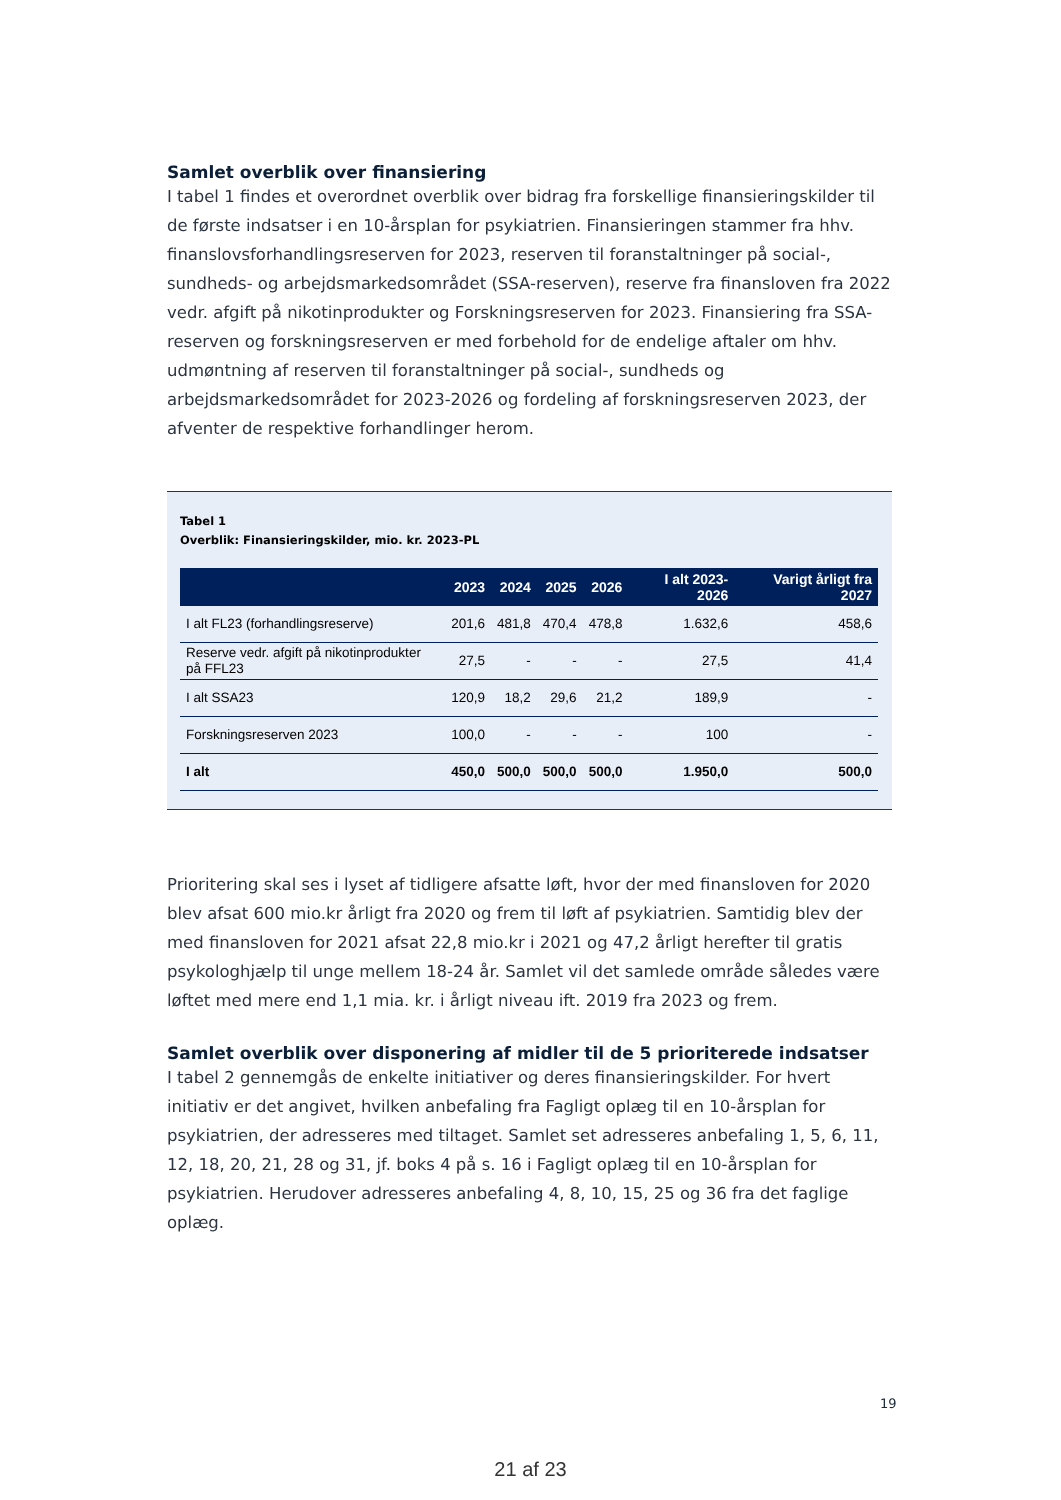Samlet overblik over finansiering
I tabel 1 findes et overordnet overblik over bidrag fra forskellige finansieringskilder til de første indsatser i en 10-årsplan for psykiatrien. Finansieringen stammer fra hhv. finanslovsforhandlingsreserven for 2023, reserven til foranstaltninger på social-, sundheds- og arbejdsmarkedsområdet (SSA-reserven), reserve fra finansloven fra 2022 vedr. afgift på nikotinprodukter og Forskningsreserven for 2023. Finansiering fra SSA-reserven og forskningsreserven er med forbehold for de endelige aftaler om hhv. udmøntning af reserven til foranstaltninger på social-, sundheds og arbejdsmarkedsområdet for 2023-2026 og fordeling af forskningsreserven 2023, der afventer de respektive forhandlinger herom.
Tabel 1
Overblik: Finansieringskilder, mio. kr. 2023-PL
| | 2023 | 2024 | 2025 | 2026 | I alt 2023-2026 | Varigt årligt fra 2027 |
| --- | --- | --- | --- | --- | --- | --- |
| I alt FL23 (forhandlingsreserve) | 201,6 | 481,8 | 470,4 | 478,8 | 1.632,6 | 458,6 |
| Reserve vedr. afgift på nikotinprodukter på FFL23 | 27,5 | - | - | - | 27,5 | 41,4 |
| I alt SSA23 | 120,9 | 18,2 | 29,6 | 21,2 | 189,9 | - |
| Forskningsreserven 2023 | 100,0 | - | - | - | 100 | - |
| I alt | 450,0 | 500,0 | 500,0 | 500,0 | 1.950,0 | 500,0 |
Prioritering skal ses i lyset af tidligere afsatte løft, hvor der med finansloven for 2020 blev afsat 600 mio.kr årligt fra 2020 og frem til løft af psykiatrien. Samtidig blev der med finansloven for 2021 afsat 22,8 mio.kr i 2021 og 47,2 årligt herefter til gratis psykologhjælp til unge mellem 18-24 år. Samlet vil det samlede område således være løftet med mere end 1,1 mia. kr. i årligt niveau ift. 2019 fra 2023 og frem.
Samlet overblik over disponering af midler til de 5 prioriterede indsatser
I tabel 2 gennemgås de enkelte initiativer og deres finansieringskilder. For hvert initiativ er det angivet, hvilken anbefaling fra Fagligt oplæg til en 10-årsplan for psykiatrien, der adresseres med tiltaget. Samlet set adresseres anbefaling 1, 5, 6, 11, 12, 18, 20, 21, 28 og 31, jf. boks 4 på s. 16 i Fagligt oplæg til en 10-årsplan for psykiatrien. Herudover adresseres anbefaling 4, 8, 10, 15, 25 og 36 fra det faglige oplæg.
19
21 af 23